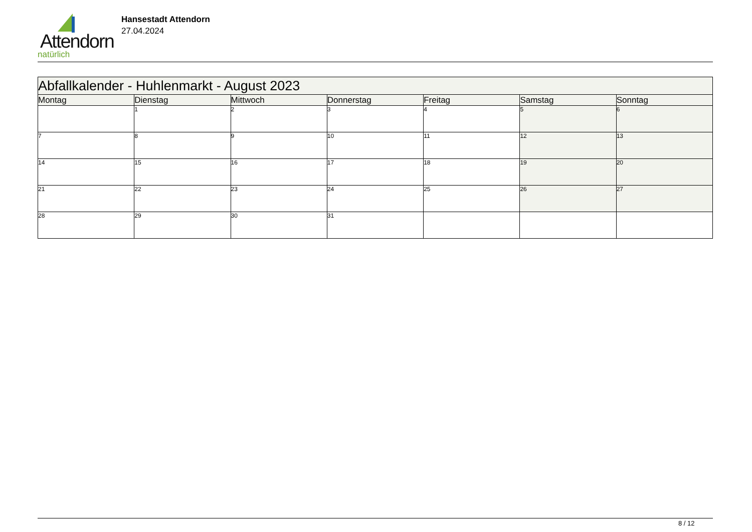Attendorn
natürlich
Hansestadt Attendorn
27.04.2024
| Abfallkalender - Huhlenmarkt - August 2023 | | | | | | |
| Montag | Dienstag | Mittwoch | Donnerstag | Freitag | Samstag | Sonntag |
| | 1 | 2 | 3 | 4 | 5 | 6 |
| 7 | 8 | 9 | 10 | 11 | 12 | 13 |
| 14 | 15 | 16 | 17 | 18 | 19 | 20 |
| 21 | 22 | 23 | 24 | 25 | 26 | 27 |
| 28 | 29 | 30 | 31 | | | |
8 / 12